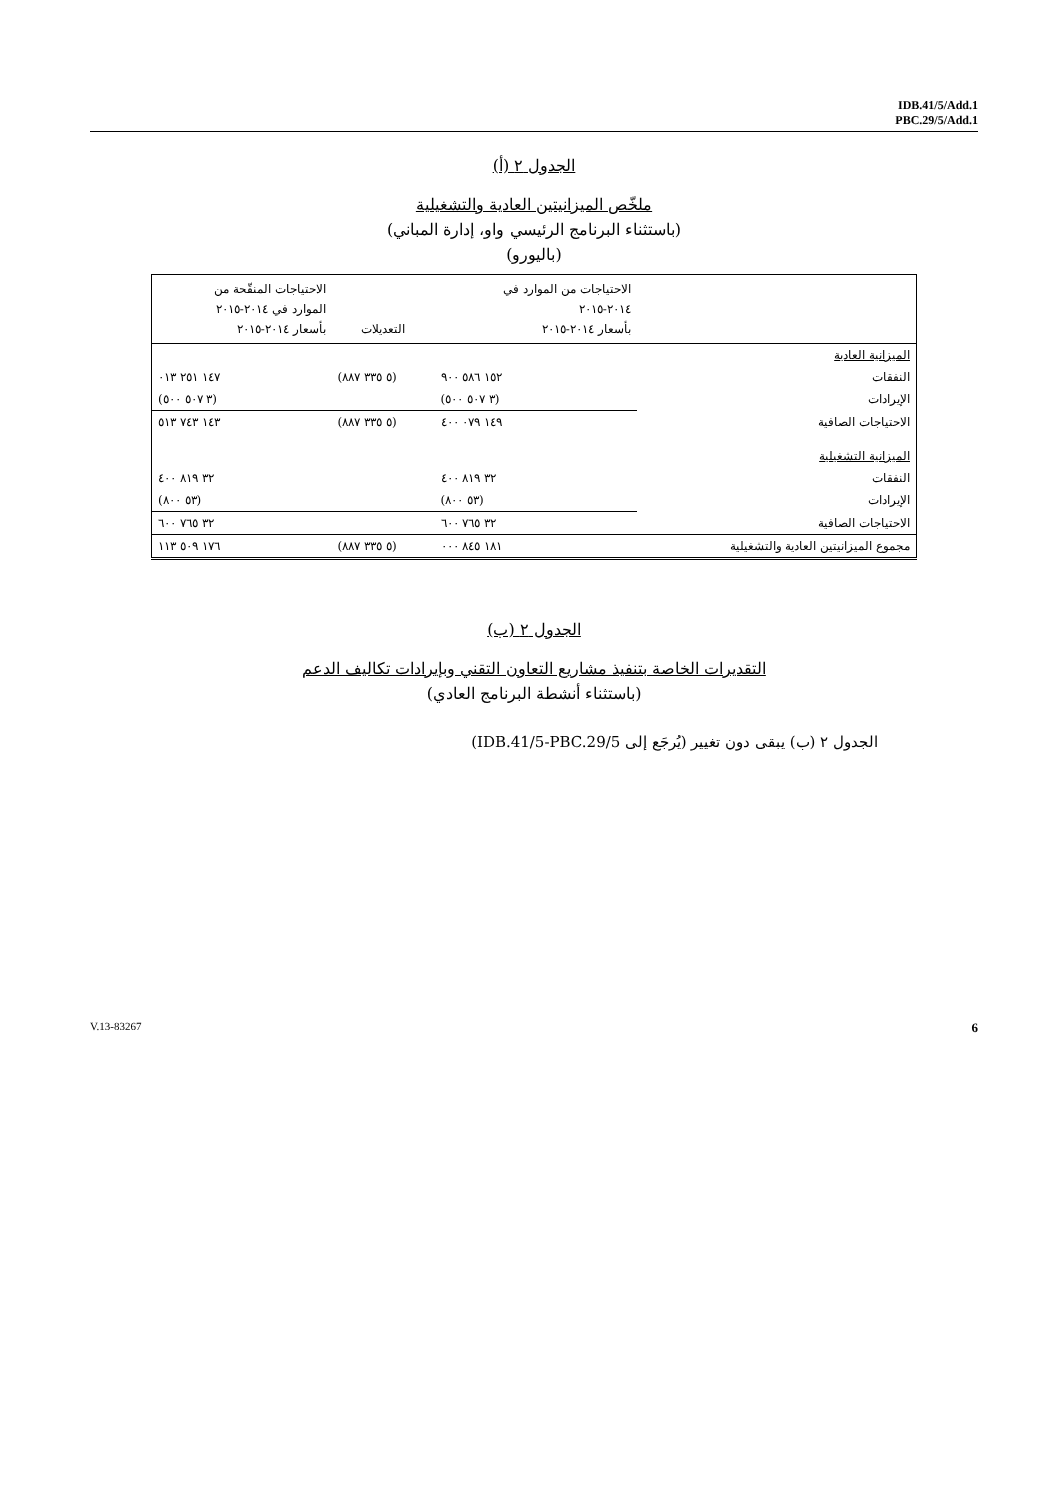IDB.41/5/Add.1
PBC.29/5/Add.1
الجدول ٢ (أ)
ملخّص الميزانيتين العادية والتشغيلية
(باستثناء البرنامج الرئيسي واو، إدارة المباني)
(باليورو)
| | الاحتياجات من الموارد في ٢٠١٤-٢٠١٥ بأسعار ٢٠١٤-٢٠١٥ | التعديلات | الاحتياجات المنقّحة من الموارد في ٢٠١٤-٢٠١٥ بأسعار ٢٠١٤-٢٠١٥ |
| --- | --- | --- | --- |
| الميزانية العادية | | | |
| النفقات | ١٥٢ ٥٨٦ ٩٠٠ | (٥ ٣٣٥ ٨٨٧) | ١٤٧ ٢٥١ ٠١٣ |
| الإيرادات | (٣ ٥٠٧ ٥٠٠) | | (٣ ٥٠٧ ٥٠٠) |
| الاحتياجات الصافية | ١٤٩ ٠٧٩ ٤٠٠ | (٥ ٣٣٥ ٨٨٧) | ١٤٣ ٧٤٣ ٥١٣ |
| الميزانية التشغيلية | | | |
| النفقات | ٣٢ ٨١٩ ٤٠٠ | | ٣٢ ٨١٩ ٤٠٠ |
| الإيرادات | (٥٣ ٨٠٠) | | (٥٣ ٨٠٠) |
| الاحتياجات الصافية | ٣٢ ٧٦٥ ٦٠٠ | | ٣٢ ٧٦٥ ٦٠٠ |
| مجموع الميزانيتين العادية والتشغيلية | ١٨١ ٨٤٥ ٠٠٠ | (٥ ٣٣٥ ٨٨٧) | ١٧٦ ٥٠٩ ١١٣ |
الجدول ٢ (ب)
التقديرات الخاصة بتنفيذ مشاريع التعاون التقني وبإيرادات تكاليف الدعم
(باستثناء أنشطة البرنامج العادي)
الجدول ٢ (ب) يبقى دون تغيير (يُرجَع إلى IDB.41/5-PBC.29/5)
V.13-83267 6